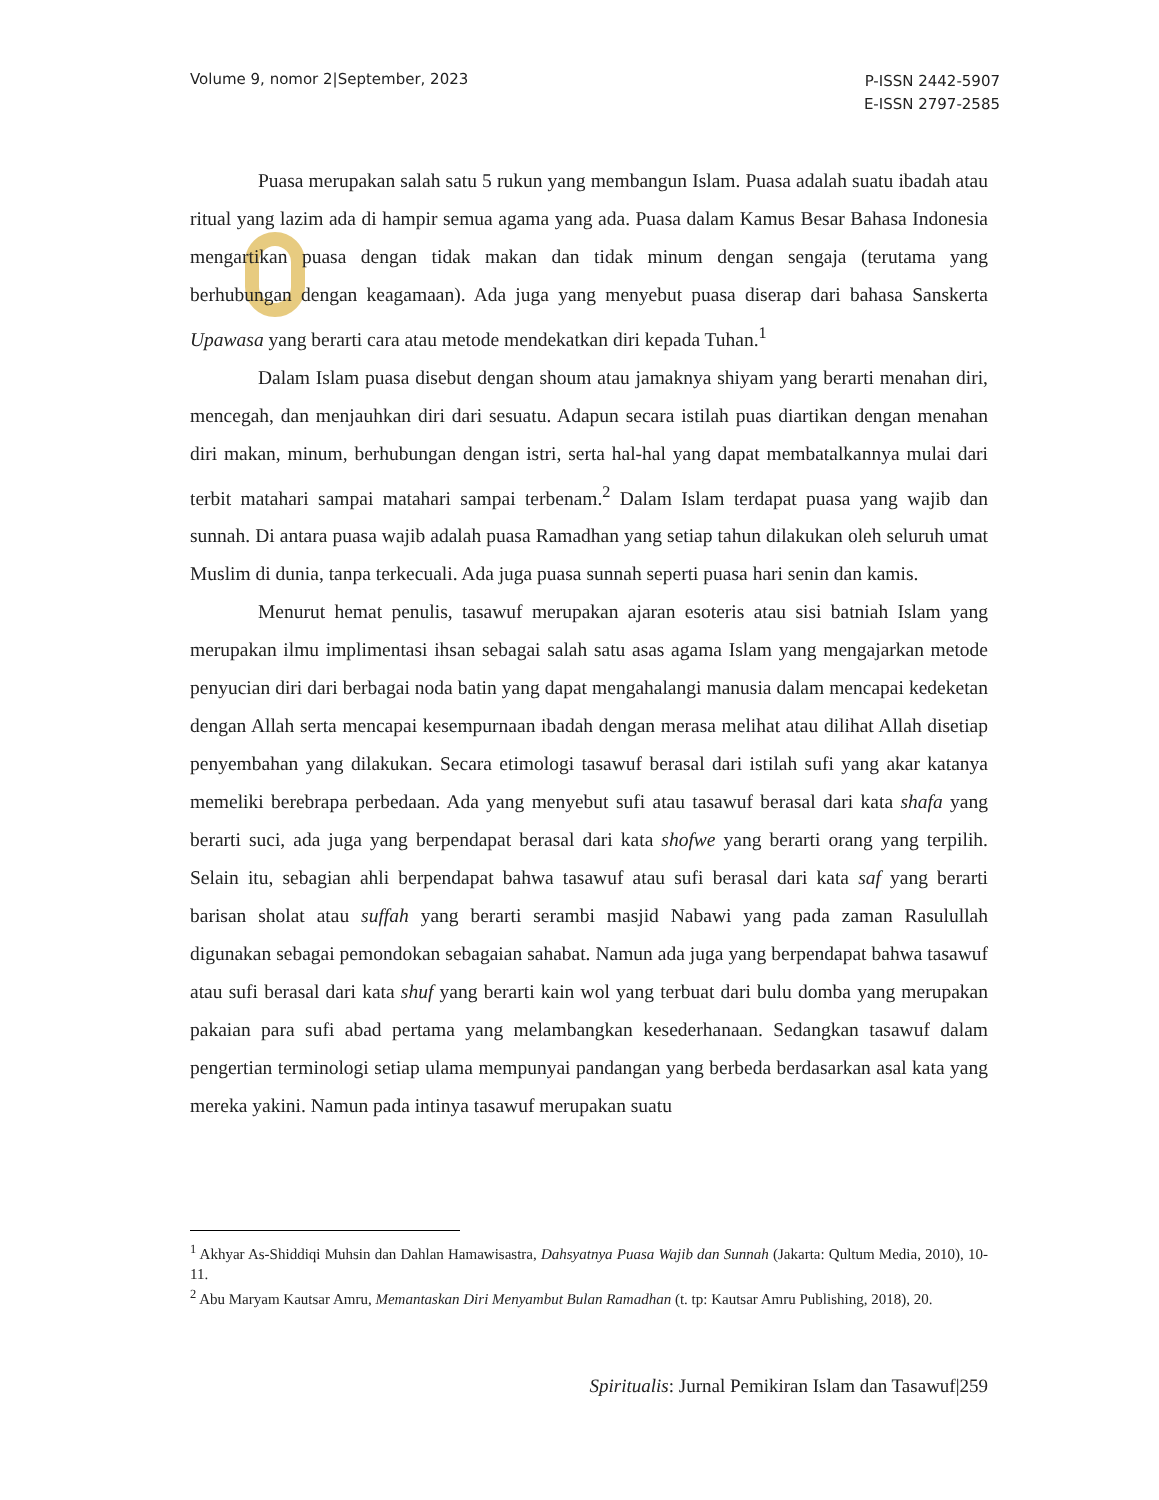Volume 9, nomor 2|September, 2023
P-ISSN 2442-5907
E-ISSN 2797-2585
Puasa merupakan salah satu 5 rukun yang membangun Islam. Puasa adalah suatu ibadah atau ritual yang lazim ada di hampir semua agama yang ada. Puasa dalam Kamus Besar Bahasa Indonesia mengartikan puasa dengan tidak makan dan tidak minum dengan sengaja (terutama yang berhubungan dengan keagamaan). Ada juga yang menyebut puasa diserap dari bahasa Sanskerta Upawasa yang berarti cara atau metode mendekatkan diri kepada Tuhan.<sup>1</sup>
Dalam Islam puasa disebut dengan shoum atau jamaknya shiyam yang berarti menahan diri, mencegah, dan menjauhkan diri dari sesuatu. Adapun secara istilah puas diartikan dengan menahan diri makan, minum, berhubungan dengan istri, serta hal-hal yang dapat membatalkannya mulai dari terbit matahari sampai matahari sampai terbenam.<sup>2</sup> Dalam Islam terdapat puasa yang wajib dan sunnah. Di antara puasa wajib adalah puasa Ramadhan yang setiap tahun dilakukan oleh seluruh umat Muslim di dunia, tanpa terkecuali. Ada juga puasa sunnah seperti puasa hari senin dan kamis.
Menurut hemat penulis, tasawuf merupakan ajaran esoteris atau sisi batniah Islam yang merupakan ilmu implimentasi ihsan sebagai salah satu asas agama Islam yang mengajarkan metode penyucian diri dari berbagai noda batin yang dapat mengahalangi manusia dalam mencapai kedeketan dengan Allah serta mencapai kesempurnaan ibadah dengan merasa melihat atau dilihat Allah disetiap penyembahan yang dilakukan. Secara etimologi tasawuf berasal dari istilah sufi yang akar katanya memeliki berebrapa perbedaan. Ada yang menyebut sufi atau tasawuf berasal dari kata shafa yang berarti suci, ada juga yang berpendapat berasal dari kata shofwe yang berarti orang yang terpilih. Selain itu, sebagian ahli berpendapat bahwa tasawuf atau sufi berasal dari kata saf yang berarti barisan sholat atau suffah yang berarti serambi masjid Nabawi yang pada zaman Rasulullah digunakan sebagai pemondokan sebagaian sahabat. Namun ada juga yang berpendapat bahwa tasawuf atau sufi berasal dari kata shuf yang berarti kain wol yang terbuat dari bulu domba yang merupakan pakaian para sufi abad pertama yang melambangkan kesederhanaan. Sedangkan tasawuf dalam pengertian terminologi setiap ulama mempunyai pandangan yang berbeda berdasarkan asal kata yang mereka yakini. Namun pada intinya tasawuf merupakan suatu
<sup>1</sup> Akhyar As-Shiddiqi Muhsin dan Dahlan Hamawisastra, Dahsyatnya Puasa Wajib dan Sunnah (Jakarta: Qultum Media, 2010), 10-11.
<sup>2</sup> Abu Maryam Kautsar Amru, Memantaskan Diri Menyambut Bulan Ramadhan (t. tp: Kautsar Amru Publishing, 2018), 20.
Spiritualis: Jurnal Pemikiran Islam dan Tasawuf|259